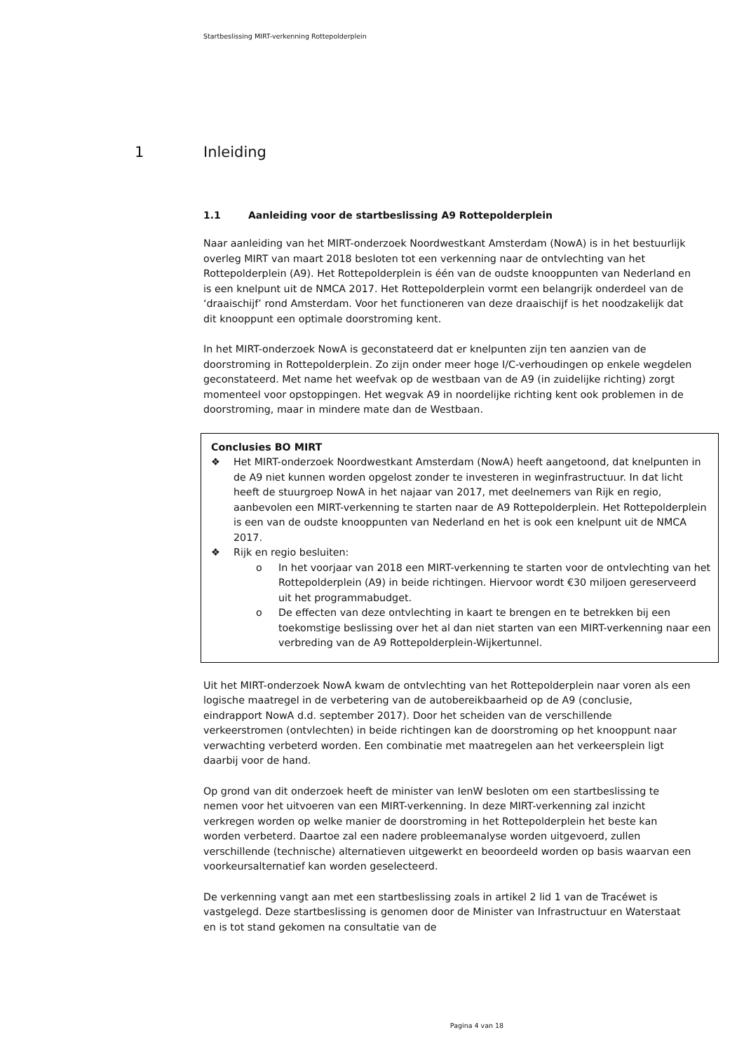Startbeslissing MIRT-verkenning Rottepolderplein
1 Inleiding
1.1 Aanleiding voor de startbeslissing A9 Rottepolderplein
Naar aanleiding van het MIRT-onderzoek Noordwestkant Amsterdam (NowA) is in het bestuurlijk overleg MIRT van maart 2018 besloten tot een verkenning naar de ontvlechting van het Rottepolderplein (A9). Het Rottepolderplein is één van de oudste knooppunten van Nederland en is een knelpunt uit de NMCA 2017. Het Rottepolderplein vormt een belangrijk onderdeel van de ‘draaischijf’ rond Amsterdam. Voor het functioneren van deze draaischijf is het noodzakelijk dat dit knooppunt een optimale doorstroming kent.
In het MIRT-onderzoek NowA is geconstateerd dat er knelpunten zijn ten aanzien van de doorstroming in Rottepolderplein. Zo zijn onder meer hoge I/C-verhoudingen op enkele wegdelen geconstateerd. Met name het weefvak op de westbaan van de A9 (in zuidelijke richting) zorgt momenteel voor opstoppingen. Het wegvak A9 in noordelijke richting kent ook problemen in de doorstroming, maar in mindere mate dan de Westbaan.
Conclusies BO MIRT
❖ Het MIRT-onderzoek Noordwestkant Amsterdam (NowA) heeft aangetoond, dat knelpunten in de A9 niet kunnen worden opgelost zonder te investeren in weginfrastructuur. In dat licht heeft de stuurgroep NowA in het najaar van 2017, met deelnemers van Rijk en regio, aanbevolen een MIRT-verkenning te starten naar de A9 Rottepolderplein. Het Rottepolderplein is een van de oudste knooppunten van Nederland en het is ook een knelpunt uit de NMCA 2017.
❖ Rijk en regio besluiten:
o In het voorjaar van 2018 een MIRT-verkenning te starten voor de ontvlechting van het Rottepolderplein (A9) in beide richtingen. Hiervoor wordt €30 miljoen gereserveerd uit het programmabudget.
o De effecten van deze ontvlechting in kaart te brengen en te betrekken bij een toekomstige beslissing over het al dan niet starten van een MIRT-verkenning naar een verbreding van de A9 Rottepolderplein-Wijkertunnel.
Uit het MIRT-onderzoek NowA kwam de ontvlechting van het Rottepolderplein naar voren als een logische maatregel in de verbetering van de autobereikbaarheid op de A9 (conclusie, eindrapport NowA d.d. september 2017). Door het scheiden van de verschillende verkeerstromen (ontvlechten) in beide richtingen kan de doorstroming op het knooppunt naar verwachting verbeterd worden. Een combinatie met maatregelen aan het verkeersplein ligt daarbij voor de hand.
Op grond van dit onderzoek heeft de minister van IenW besloten om een startbeslissing te nemen voor het uitvoeren van een MIRT-verkenning. In deze MIRT-verkenning zal inzicht verkregen worden op welke manier de doorstroming in het Rottepolderplein het beste kan worden verbeterd. Daartoe zal een nadere probleemanalyse worden uitgevoerd, zullen verschillende (technische) alternatieven uitgewerkt en beoordeeld worden op basis waarvan een voorkeursalternatief kan worden geselecteerd.
De verkenning vangt aan met een startbeslissing zoals in artikel 2 lid 1 van de Tracéwet is vastgelegd. Deze startbeslissing is genomen door de Minister van Infrastructuur en Waterstaat en is tot stand gekomen na consultatie van de
Pagina 4 van 18